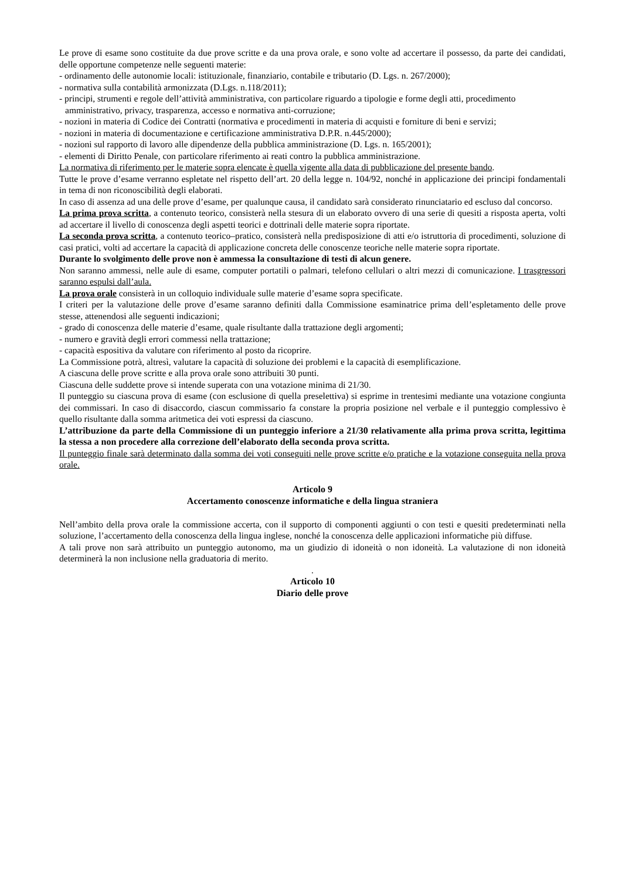Le prove di esame sono costituite da due prove scritte e da una prova orale, e sono volte ad accertare il possesso, da parte dei candidati, delle opportune competenze nelle seguenti materie:
- ordinamento delle autonomie locali: istituzionale, finanziario, contabile e tributario (D. Lgs. n. 267/2000);
- normativa sulla contabilità armonizzata (D.Lgs. n.118/2011);
- principi, strumenti e regole dell’attività amministrativa, con particolare riguardo a tipologie e forme degli atti, procedimento amministrativo, privacy, trasparenza, accesso e normativa anti-corruzione;
- nozioni in materia di Codice dei Contratti (normativa e procedimenti in materia di acquisti e forniture di beni e servizi;
- nozioni in materia di documentazione e certificazione amministrativa D.P.R. n.445/2000);
- nozioni sul rapporto di lavoro alle dipendenze della pubblica amministrazione (D. Lgs. n. 165/2001);
- elementi di Diritto Penale, con particolare riferimento ai reati contro la pubblica amministrazione.
La normativa di riferimento per le materie sopra elencate è quella vigente alla data di pubblicazione del presente bando.
Tutte le prove d’esame verranno espletate nel rispetto dell’art. 20 della legge n. 104/92, nonché in applicazione dei principi fondamentali in tema di non riconoscibilità degli elaborati.
In caso di assenza ad una delle prove d’esame, per qualunque causa, il candidato sarà considerato rinunciatario ed escluso dal concorso.
La prima prova scritta, a contenuto teorico, consisterà nella stesura di un elaborato ovvero di una serie di quesiti a risposta aperta, volti ad accertare il livello di conoscenza degli aspetti teorici e dottrinali delle materie sopra riportate.
La seconda prova scritta, a contenuto teorico–pratico, consisterà nella predisposizione di atti e/o istruttoria di procedimenti, soluzione di casi pratici, volti ad accertare la capacità di applicazione concreta delle conoscenze teoriche nelle materie sopra riportate.
Durante lo svolgimento delle prove non è ammessa la consultazione di testi di alcun genere.
Non saranno ammessi, nelle aule di esame, computer portatili o palmari, telefono cellulari o altri mezzi di comunicazione. I trasgressori saranno espulsi dall’aula.
La prova orale consisterà in un colloquio individuale sulle materie d’esame sopra specificate.
I criteri per la valutazione delle prove d’esame saranno definiti dalla Commissione esaminatrice prima dell’espletamento delle prove stesse, attenendosi alle seguenti indicazioni;
- grado di conoscenza delle materie d’esame, quale risultante dalla trattazione degli argomenti;
- numero e gravità degli errori commessi nella trattazione;
- capacità espositiva da valutare con riferimento al posto da ricoprire.
La Commissione potrà, altresì, valutare la capacità di soluzione dei problemi e la capacità di esemplificazione.
A ciascuna delle prove scritte e alla prova orale sono attribuiti 30 punti.
Ciascuna delle suddette prove si intende superata con una votazione minima di 21/30.
Il punteggio su ciascuna prova di esame (con esclusione di quella preselettiva) si esprime in trentesimi mediante una votazione congiunta dei commissari. In caso di disaccordo, ciascun commissario fa constare la propria posizione nel verbale e il punteggio complessivo è quello risultante dalla somma aritmetica dei voti espressi da ciascuno.
L’attribuzione da parte della Commissione di un punteggio inferiore a 21/30 relativamente alla prima prova scritta, legittima la stessa a non procedere alla correzione dell’elaborato della seconda prova scritta.
Il punteggio finale sarà determinato dalla somma dei voti conseguiti nelle prove scritte e/o pratiche e la votazione conseguita nella prova orale.
Articolo 9
Accertamento conoscenze informatiche e della lingua straniera
Nell’ambito della prova orale la commissione accerta, con il supporto di componenti aggiunti o con testi e quesiti predeterminati nella soluzione, l’accertamento della conoscenza della lingua inglese, nonché la conoscenza delle applicazioni informatiche più diffuse.
A tali prove non sarà attribuito un punteggio autonomo, ma un giudizio di idoneità o non idoneità. La valutazione di non idoneità determinerà la non inclusione nella graduatoria di merito.
.
Articolo 10
Diario delle prove